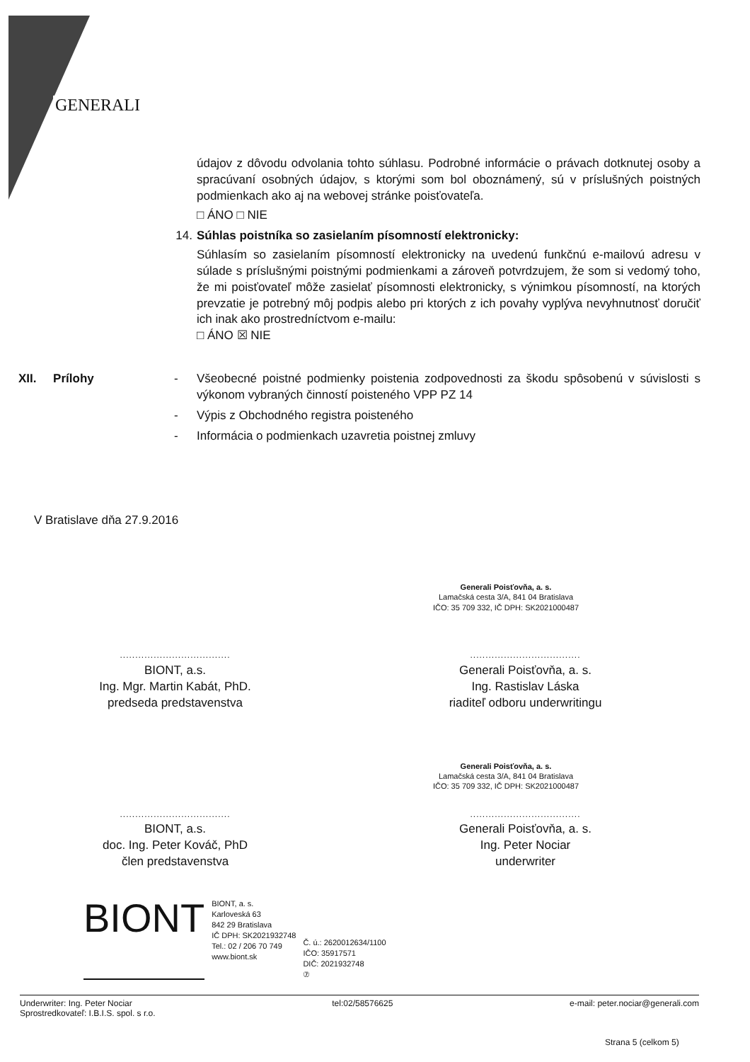GENERALI
údajov z dôvodu odvolania tohto súhlasu. Podrobné informácie o právach dotknutej osoby a spracúvaní osobných údajov, s ktorými som bol oboznámený, sú v príslušných poistných podmienkach ako aj na webovej stránke poisťovateľa.
□ ÁNO □ NIE
14. Súhlas poistníka so zasielaním písomností elektronicky:
Súhlasím so zasielaním písomností elektronicky na uvedenú funkčnú e-mailovú adresu v súlade s príslušnými poistnými podmienkami a zároveň potvrdzujem, že som si vedomý toho, že mi poisťovateľ môže zasielať písomnosti elektronicky, s výnimkou písomností, na ktorých prevzatie je potrebný môj podpis alebo pri ktorých z ich povahy vyplýva nevyhnutnosť doručiť ich inak ako prostredníctvom e-mailu:
□ ÁNO ☒ NIE
XII. Prílohy - Všeobecné poistné podmienky poistenia zodpovednosti za škodu spôsobenú v súvislosti s výkonom vybraných činností poisteného VPP PZ 14
- Výpis z Obchodného registra poisteného
- Informácia o podmienkach uzavretia poistnej zmluvy
V Bratislave dňa 27.9.2016
Generali Poisťovňa, a. s.
Lamačská cesta 3/A, 841 04 Bratislava
IČO: 35 709 332, IČ DPH: SK2021000487
....................................
BIONT, a.s.
Ing. Mgr. Martin Kabát, PhD.
predseda predstavenstva
....................................
Generali Poisťovňa, a. s.
Ing. Rastislav Láska
riaditeľ odboru underwritingu
Generali Poisťovňa, a. s.
Lamačská cesta 3/A, 841 04 Bratislava
IČO: 35 709 332, IČ DPH: SK2021000487
....................................
BIONT, a.s.
doc. Ing. Peter Kováč, PhD
člen predstavenstva
....................................
Generali Poisťovňa, a. s.
Ing. Peter Nociar
underwriter
BIONT
BIONT, a. s.
Karloveská 63
842 29 Bratislava
IČ DPH: SK2021932748
Tel.: 02 / 206 70 749
www.biont.sk
Č. ú.: 2620012634/1100
IČO: 35917571
DIČ: 2021932748
⑦
Underwriter: Ing. Peter Nociar
Sprostredkovateľ: I.B.I.S. spol. s r.o.
tel:02/58576625 e-mail: peter.nociar@generali.com
Strana 5 (celkom 5)